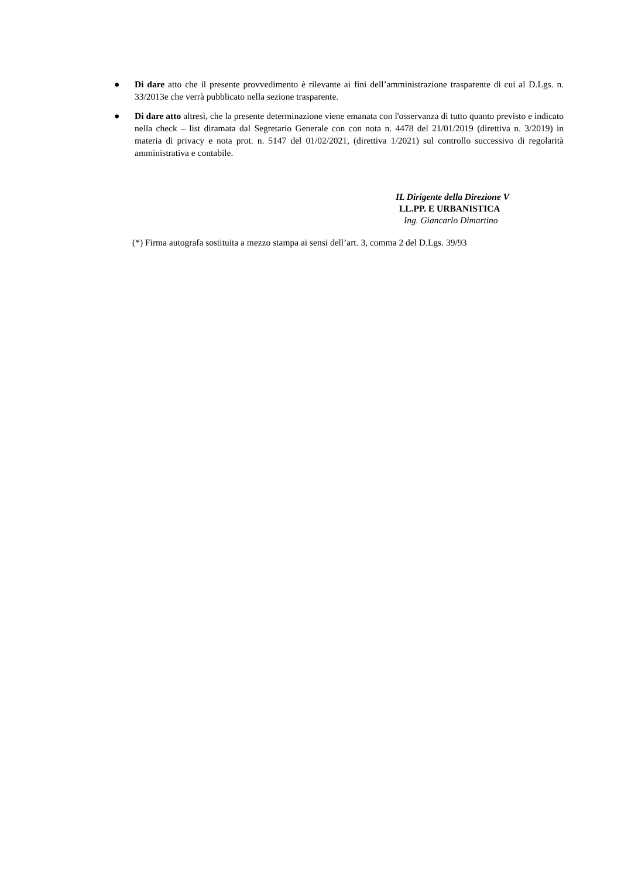● Di dare atto che il presente provvedimento è rilevante ai fini dell’amministrazione trasparente di cui al D.Lgs. n. 33/2013e che verrà pubblicato nella sezione trasparente.
● Di dare atto altresì, che la presente determinazione viene emanata con l'osservanza di tutto quanto previsto e indicato nella check – list diramata dal Segretario Generale con con nota n. 4478 del 21/01/2019 (direttiva n. 3/2019) in materia di privacy e nota prot. n. 5147 del 01/02/2021, (direttiva 1/2021) sul controllo successivo di regolarità amministrativa e contabile.
IL Dirigente della Direzione V
LL.PP. E URBANISTICA
Ing. Giancarlo Dimartino
(*) Firma autografa sostituita a mezzo stampa ai sensi dell’art. 3, comma 2 del D.Lgs. 39/93